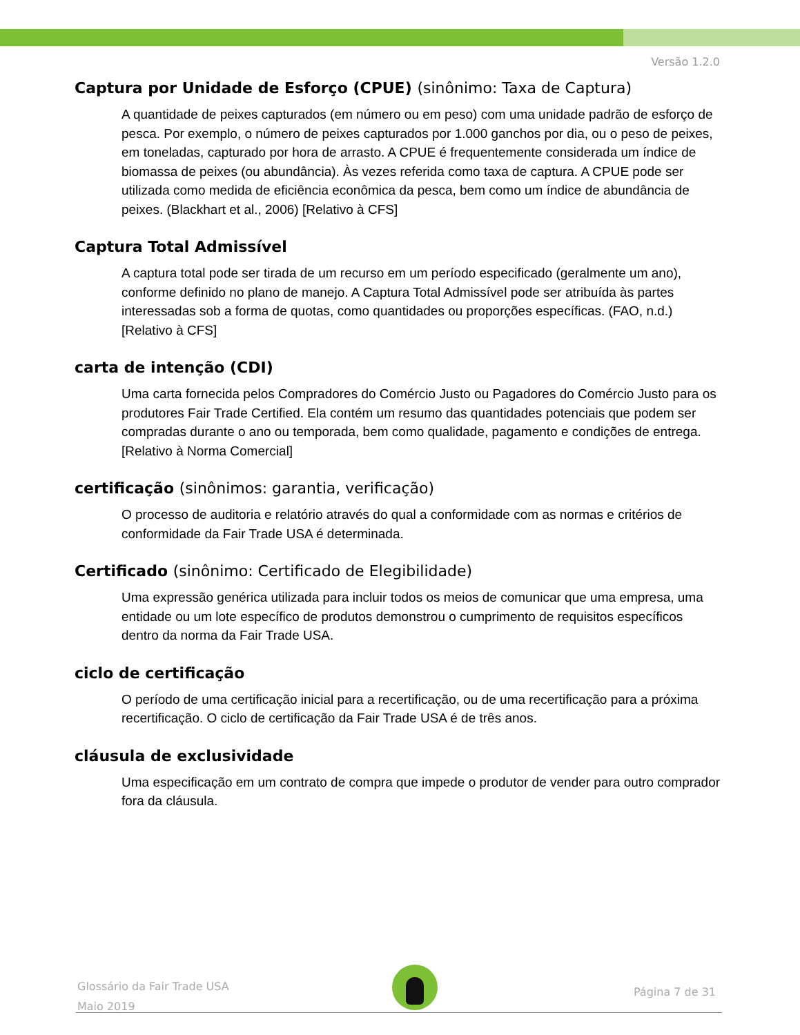Versão 1.2.0
Captura por Unidade de Esforço (CPUE) (sinônimo: Taxa de Captura)
A quantidade de peixes capturados (em número ou em peso) com uma unidade padrão de esforço de pesca. Por exemplo, o número de peixes capturados por 1.000 ganchos por dia, ou o peso de peixes, em toneladas, capturado por hora de arrasto. A CPUE é frequentemente considerada um índice de biomassa de peixes (ou abundância). Às vezes referida como taxa de captura. A CPUE pode ser utilizada como medida de eficiência econômica da pesca, bem como um índice de abundância de peixes. (Blackhart et al., 2006) [Relativo à CFS]
Captura Total Admissível
A captura total pode ser tirada de um recurso em um período especificado (geralmente um ano), conforme definido no plano de manejo. A Captura Total Admissível pode ser atribuída às partes interessadas sob a forma de quotas, como quantidades ou proporções específicas. (FAO, n.d.) [Relativo à CFS]
carta de intenção (CDI)
Uma carta fornecida pelos Compradores do Comércio Justo ou Pagadores do Comércio Justo para os produtores Fair Trade Certified. Ela contém um resumo das quantidades potenciais que podem ser compradas durante o ano ou temporada, bem como qualidade, pagamento e condições de entrega. [Relativo à Norma Comercial]
certificação (sinônimos: garantia, verificação)
O processo de auditoria e relatório através do qual a conformidade com as normas e critérios de conformidade da Fair Trade USA é determinada.
Certificado (sinônimo: Certificado de Elegibilidade)
Uma expressão genérica utilizada para incluir todos os meios de comunicar que uma empresa, uma entidade ou um lote específico de produtos demonstrou o cumprimento de requisitos específicos dentro da norma da Fair Trade USA.
ciclo de certificação
O período de uma certificação inicial para a recertificação, ou de uma recertificação para a próxima recertificação. O ciclo de certificação da Fair Trade USA é de três anos.
cláusula de exclusividade
Uma especificação em um contrato de compra que impede o produtor de vender para outro comprador fora da cláusula.
Glossário da Fair Trade USA
Maio 2019
Página 7 de 31